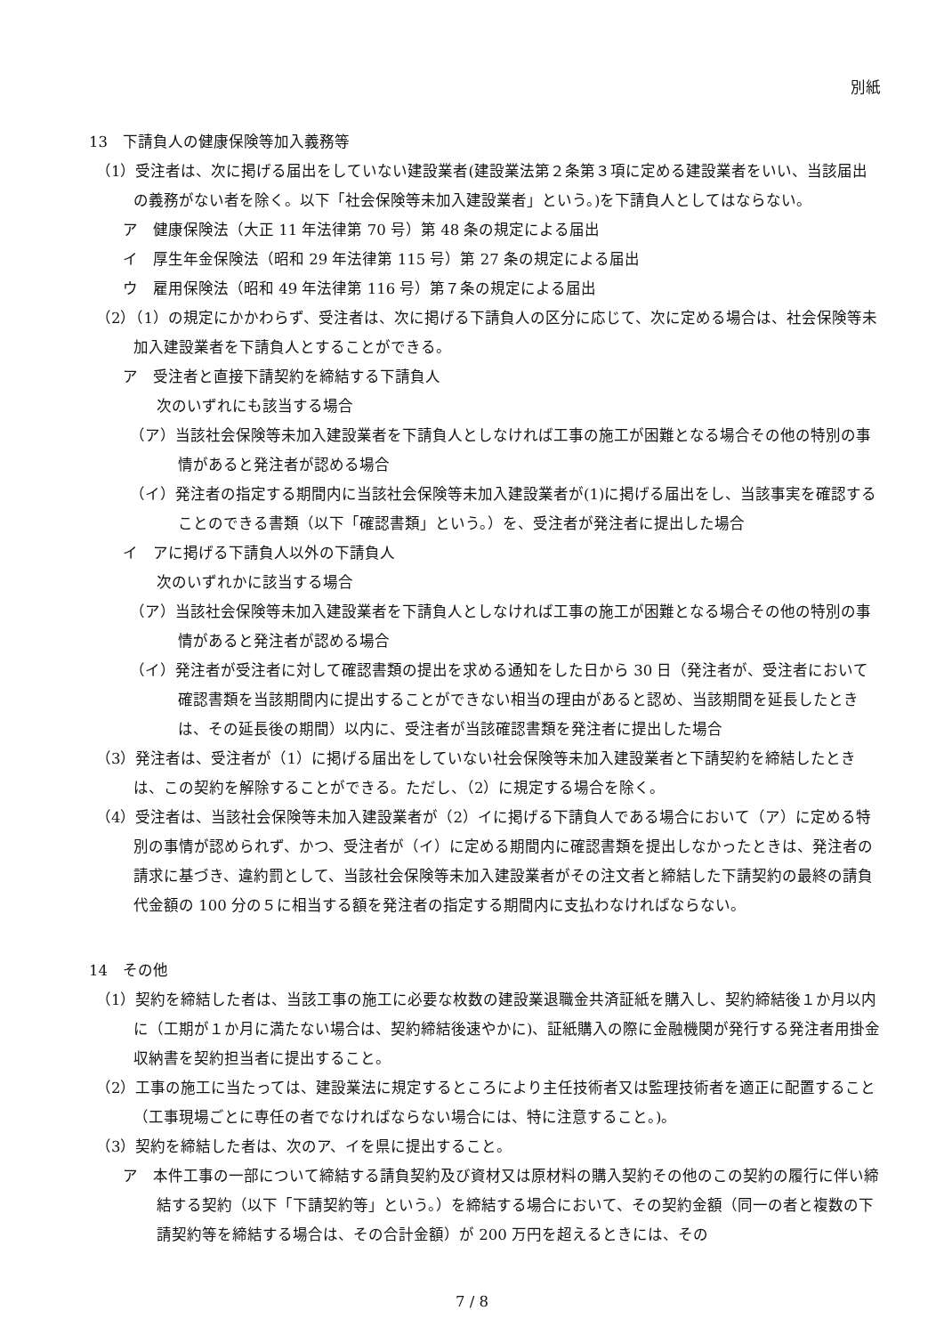別紙
13　下請負人の健康保険等加入義務等
（1）受注者は、次に掲げる届出をしていない建設業者(建設業法第２条第３項に定める建設業者をいい、当該届出の義務がない者を除く。以下「社会保険等未加入建設業者」という。)を下請負人としてはならない。
ア　健康保険法（大正 11 年法律第 70 号）第 48 条の規定による届出
イ　厚生年金保険法（昭和 29 年法律第 115 号）第 27 条の規定による届出
ウ　雇用保険法（昭和 49 年法律第 116 号）第７条の規定による届出
（2）（1）の規定にかかわらず、受注者は、次に掲げる下請負人の区分に応じて、次に定める場合は、社会保険等未加入建設業者を下請負人とすることができる。
ア　受注者と直接下請契約を締結する下請負人
次のいずれにも該当する場合
（ア）当該社会保険等未加入建設業者を下請負人としなければ工事の施工が困難となる場合その他の特別の事情があると発注者が認める場合
（イ）発注者の指定する期間内に当該社会保険等未加入建設業者が(1)に掲げる届出をし、当該事実を確認することのできる書類（以下「確認書類」という。）を、受注者が発注者に提出した場合
イ　アに掲げる下請負人以外の下請負人
次のいずれかに該当する場合
（ア）当該社会保険等未加入建設業者を下請負人としなければ工事の施工が困難となる場合その他の特別の事情があると発注者が認める場合
（イ）発注者が受注者に対して確認書類の提出を求める通知をした日から 30 日（発注者が、受注者において確認書類を当該期間内に提出することができない相当の理由があると認め、当該期間を延長したときは、その延長後の期間）以内に、受注者が当該確認書類を発注者に提出した場合
（3）発注者は、受注者が（1）に掲げる届出をしていない社会保険等未加入建設業者と下請契約を締結したときは、この契約を解除することができる。ただし、（2）に規定する場合を除く。
（4）受注者は、当該社会保険等未加入建設業者が（2）イに掲げる下請負人である場合において（ア）に定める特別の事情が認められず、かつ、受注者が（イ）に定める期間内に確認書類を提出しなかったときは、発注者の請求に基づき、違約罰として、当該社会保険等未加入建設業者がその注文者と締結した下請契約の最終の請負代金額の 100 分の５に相当する額を発注者の指定する期間内に支払わなければならない。
14　その他
（1）契約を締結した者は、当該工事の施工に必要な枚数の建設業退職金共済証紙を購入し、契約締結後１か月以内に（工期が１か月に満たない場合は、契約締結後速やかに)、証紙購入の際に金融機関が発行する発注者用掛金収納書を契約担当者に提出すること。
（2）工事の施工に当たっては、建設業法に規定するところにより主任技術者又は監理技術者を適正に配置すること（工事現場ごとに専任の者でなければならない場合には、特に注意すること。)。
（3）契約を締結した者は、次のア、イを県に提出すること。
ア　本件工事の一部について締結する請負契約及び資材又は原材料の購入契約その他のこの契約の履行に伴い締結する契約（以下「下請契約等」という。）を締結する場合において、その契約金額（同一の者と複数の下請契約等を締結する場合は、その合計金額）が 200 万円を超えるときには、その
7 / 8